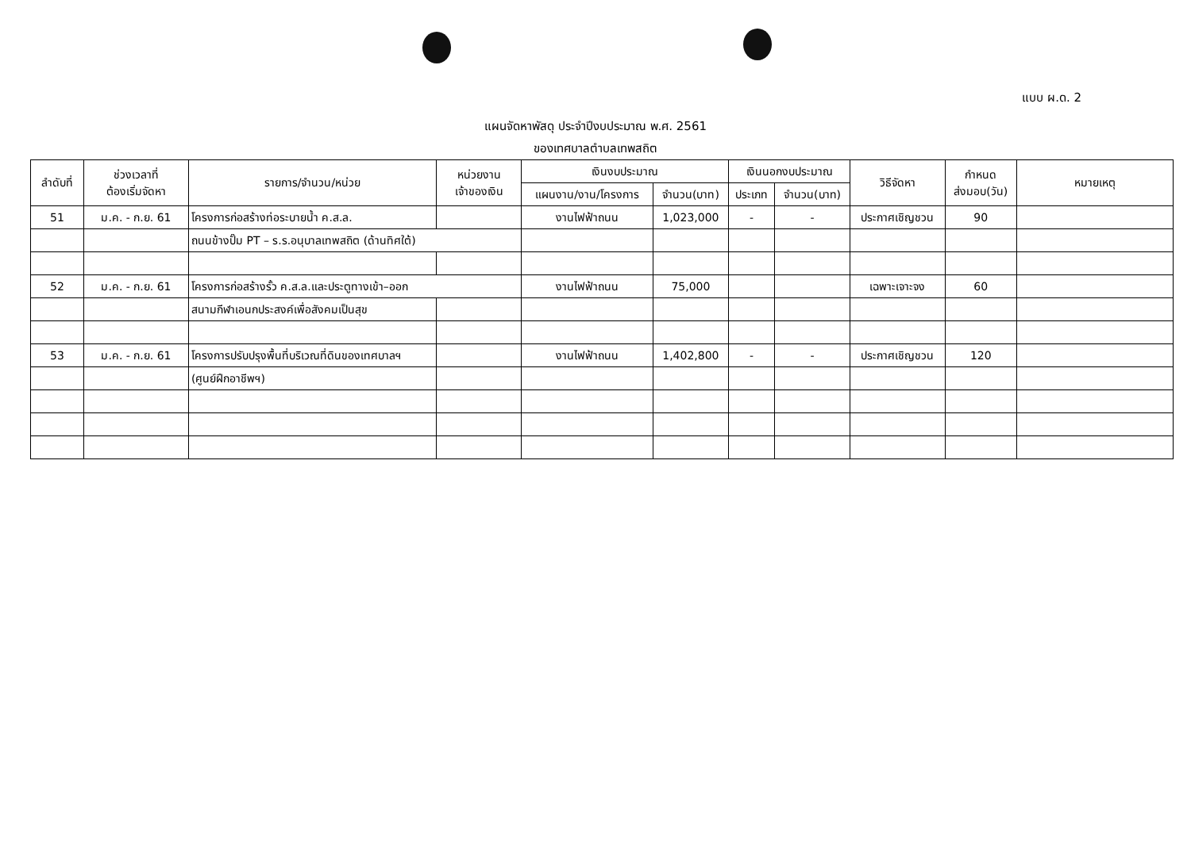แบบ ผ.ด. 2
แผนจัดหาพัสดุ ประจำปีงบประมาณ พ.ศ. 2561
ของเทศบาลตำบลเทพสถิต
| ลำดับที่ | ช่วงเวลาที่ ต้องเริ่มจัดหา | รายการ/จำนวน/หน่วย | หน่วยงาน เจ้าของเงิน | เงินงบประมาณ | | เงินนอกงบประมาณ | | วิธีจัดหา | กำหนด ส่งมอบ(วัน) | หมายเหตุ |
| --- | --- | --- | --- | --- | --- | --- | --- | --- | --- | --- |
| | | | | แผนงาน/งาน/โครงการ | จำนวน(บาท) | ประเภท | จำนวน(บาท) | | | |
| 51 | ม.ค. - ก.ย. 61 | โครงการก่อสร้างท่อระบายน้ำ ค.ส.ล. | | งานไฟฟ้าถนน | 1,023,000 | - | - | ประกาศเชิญชวน | 90 | |
| | | ถนนข้างปั๊ม PT – ร.ร.อนุบาลเทพสถิต (ด้านทิศใต้) | | | | | | | | |
| 52 | ม.ค. - ก.ย. 61 | โครงการก่อสร้างรั้ว ค.ส.ล.และประตูทางเข้า–ออก | | งานไฟฟ้าถนน | 75,000 | | | เฉพาะเจาะจง | 60 | |
| | | สนามกีฬาเอนกประสงค์เพื่อสังคมเป็นสุข | | | | | | | | |
| 53 | ม.ค. - ก.ย. 61 | โครงการปรับปรุงพื้นที่บริเวณที่ดินของเทศบาลฯ | | งานไฟฟ้าถนน | 1,402,800 | - | - | ประกาศเชิญชวน | 120 | |
| | | (ศูนย์ฝึกอาชีพฯ) | | | | | | | | |